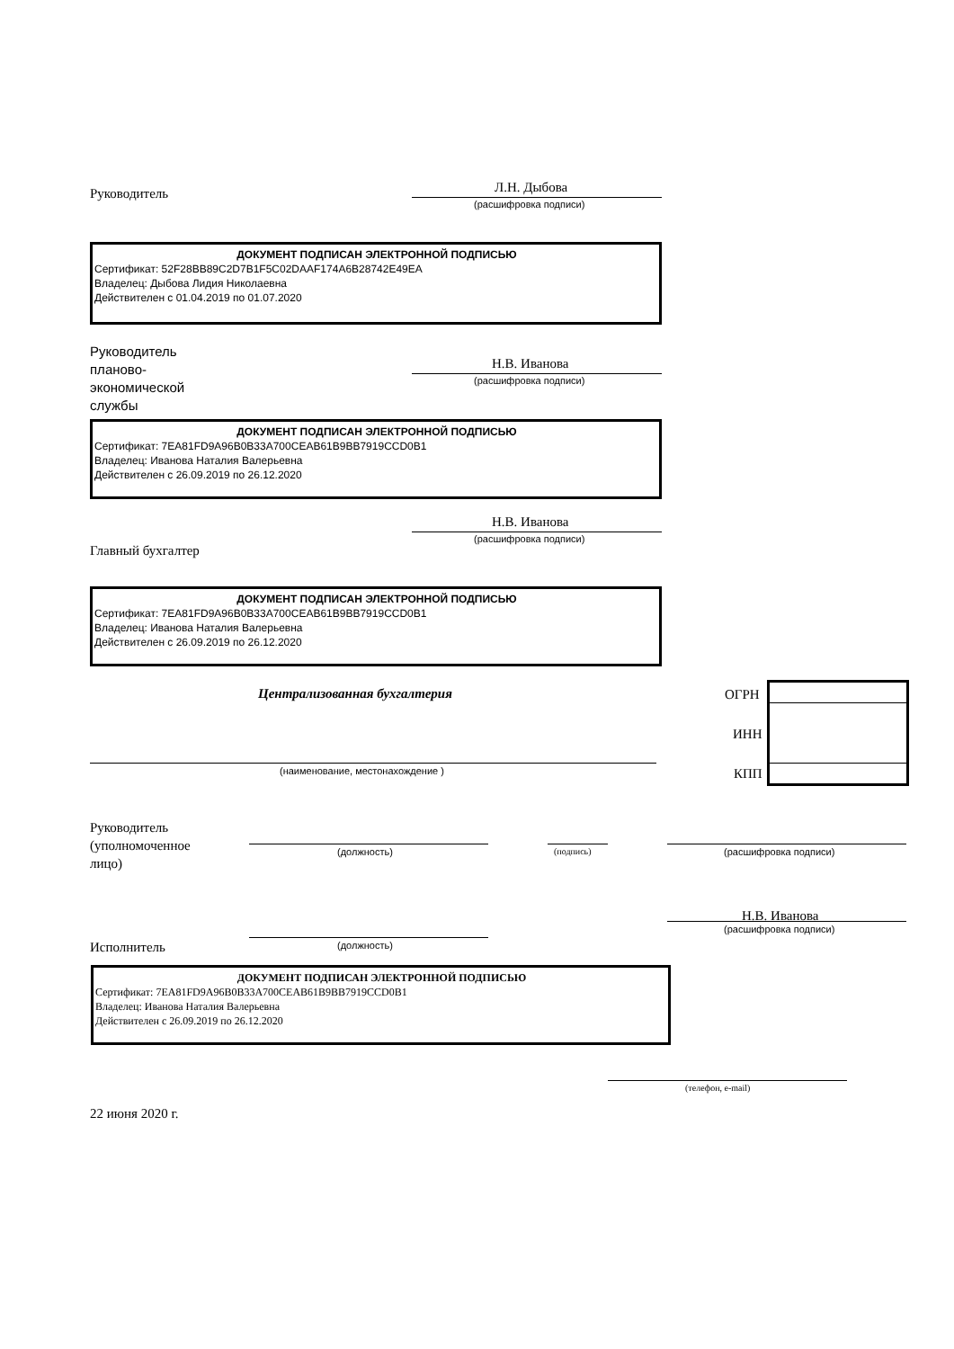Руководитель Л.Н. Дыбова
(расшифровка подписи)
ДОКУМЕНТ ПОДПИСАН ЭЛЕКТРОННОЙ ПОДПИСЬЮ
Сертификат: 52F28BB89C2D7B1F5C02DAAF174A6B28742E49EA
Владелец: Дыбова Лидия Николаевна
Действителен с 01.04.2019 по 01.07.2020
Руководитель
планово-
экономической
службы
Н.В. Иванова
(расшифровка подписи)
ДОКУМЕНТ ПОДПИСАН ЭЛЕКТРОННОЙ ПОДПИСЬЮ
Сертификат: 7EA81FD9A96B0B33A700CEAB61B9BB7919CCD0B1
Владелец: Иванова Наталия Валерьевна
Действителен с 26.09.2019 по 26.12.2020
Н.В. Иванова
(расшифровка подписи)
Главный бухгалтер
ДОКУМЕНТ ПОДПИСАН ЭЛЕКТРОННОЙ ПОДПИСЬЮ
Сертификат: 7EA81FD9A96B0B33A700CEAB61B9BB7919CCD0B1
Владелец: Иванова Наталия Валерьевна
Действителен с 26.09.2019 по 26.12.2020
Централизованная бухгалтерия ОГРН
ИНН
КПП
(наименование, местонахождение )
Руководитель
(уполномоченное
лицо)
(должность) (подпись) (расшифровка подписи)
Н.В. Иванова
(должность)
(расшифровка подписи)
Исполнитель
ДОКУМЕНТ ПОДПИСАН ЭЛЕКТРОННОЙ ПОДПИСЬЮ
Сертификат: 7EA81FD9A96B0B33A700CEAB61B9BB7919CCD0B1
Владелец: Иванова Наталия Валерьевна
Действителен с 26.09.2019 по 26.12.2020
(телефон, e-mail)
22 июня 2020 г.